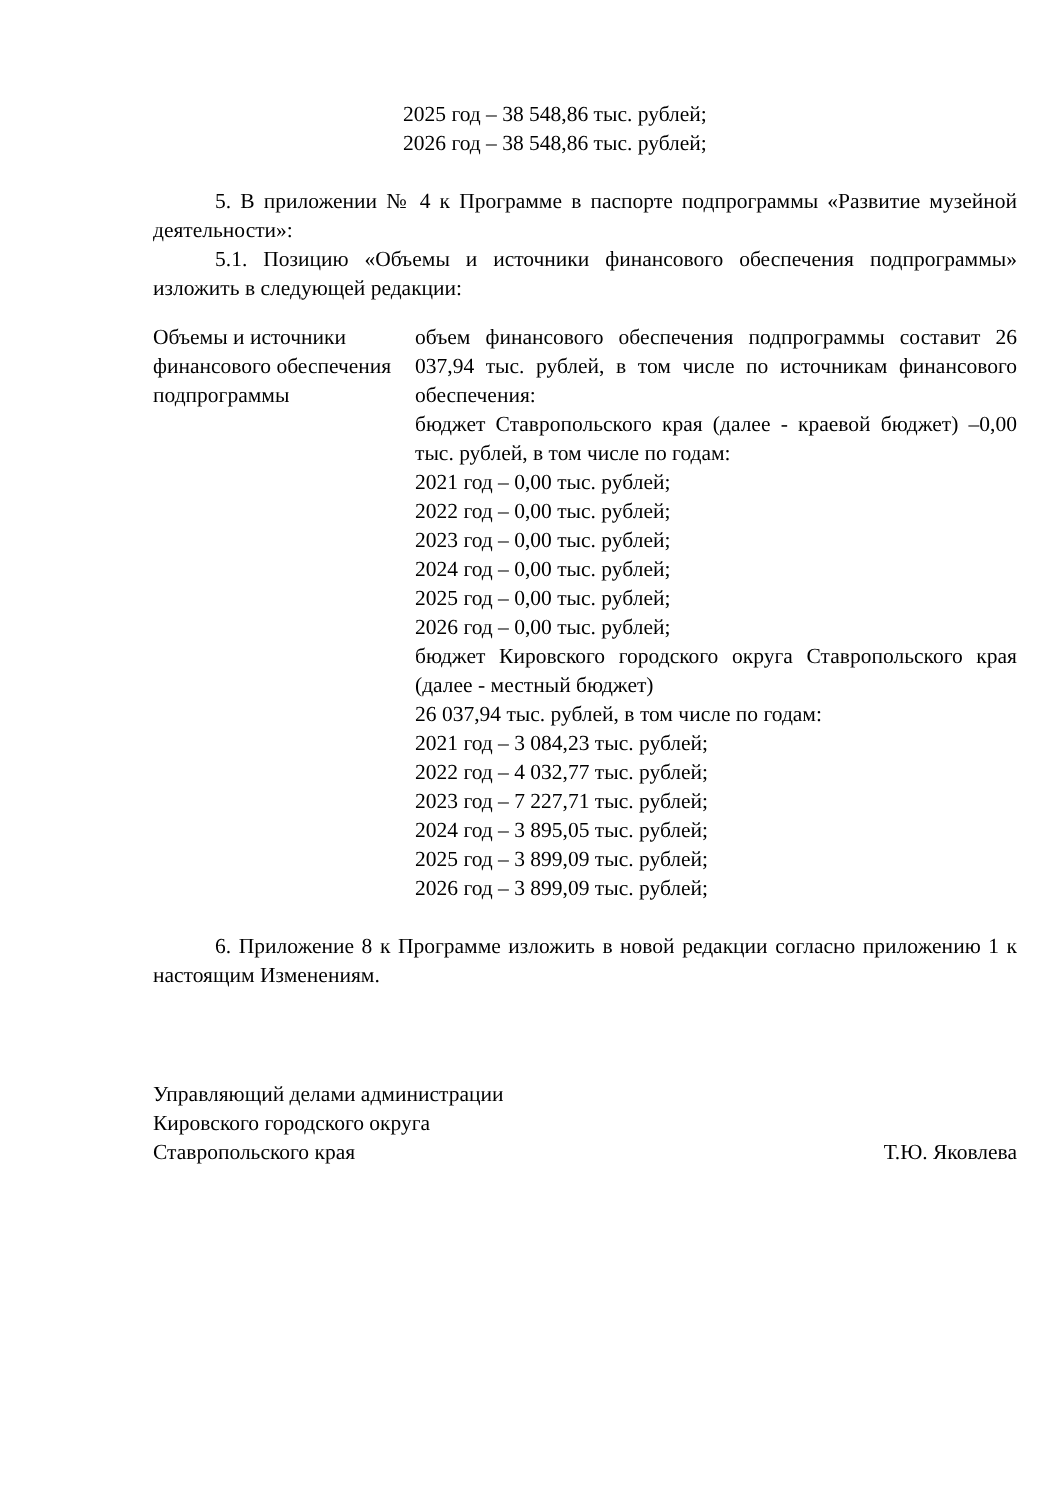2025 год – 38 548,86 тыс. рублей;
2026 год – 38 548,86 тыс. рублей;
5. В приложении № 4 к Программе в паспорте подпрограммы «Развитие музейной деятельности»:
5.1. Позицию «Объемы и источники финансового обеспечения подпрограммы» изложить в следующей редакции:
| Объемы и источники финансового обеспечения подпрограммы | объем финансового обеспечения подпрограммы составит 26 037,94 тыс. рублей, в том числе по источникам финансового обеспечения: бюджет Ставропольского края (далее - краевой бюджет) –0,00 тыс. рублей, в том числе по годам: 2021 год – 0,00 тыс. рублей; 2022 год – 0,00 тыс. рублей; 2023 год – 0,00 тыс. рублей; 2024 год – 0,00 тыс. рублей; 2025 год – 0,00 тыс. рублей; 2026 год – 0,00 тыс. рублей; бюджет Кировского городского округа Ставропольского края (далее - местный бюджет) 26 037,94 тыс. рублей, в том числе по годам: 2021 год – 3 084,23 тыс. рублей; 2022 год – 4 032,77 тыс. рублей; 2023 год – 7 227,71 тыс. рублей; 2024 год – 3 895,05 тыс. рублей; 2025 год – 3 899,09 тыс. рублей; 2026 год – 3 899,09 тыс. рублей; |
6. Приложение 8 к Программе изложить в новой редакции согласно приложению 1 к настоящим Изменениям.
Управляющий делами администрации
Кировского городского округа
Ставропольского края
Т.Ю. Яковлева